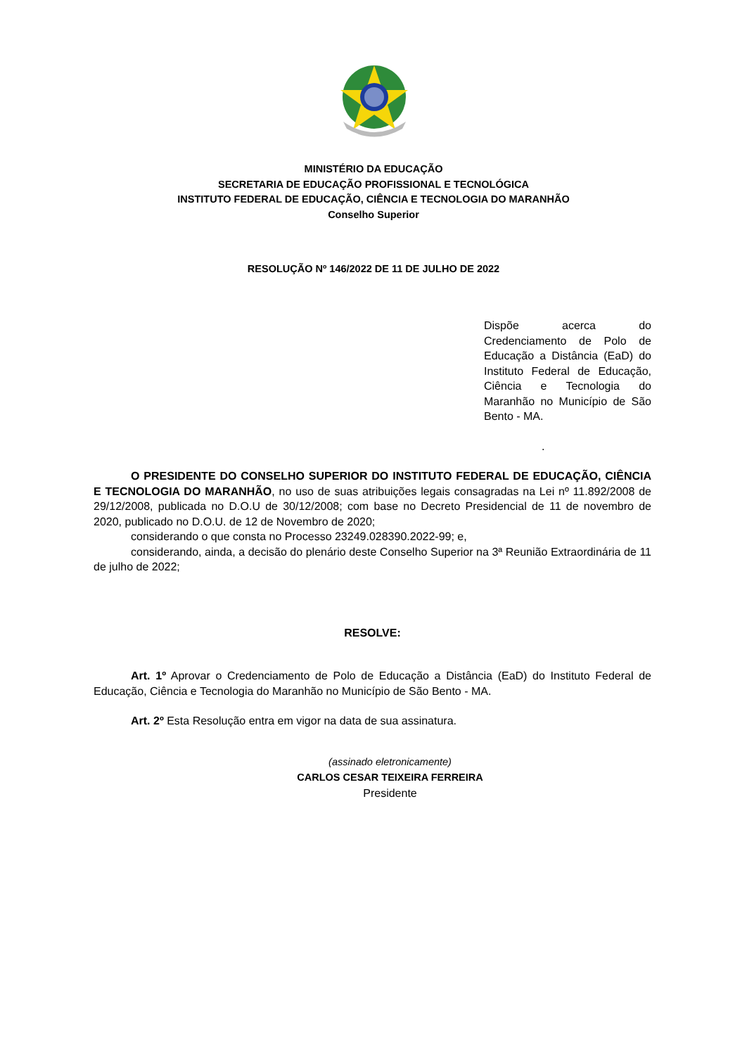MINISTÉRIO DA EDUCAÇÃO
SECRETARIA DE EDUCAÇÃO PROFISSIONAL E TECNOLÓGICA
INSTITUTO FEDERAL DE EDUCAÇÃO, CIÊNCIA E TECNOLOGIA DO MARANHÃO
Conselho Superior
RESOLUÇÃO Nº 146/2022 DE 11 DE JULHO DE 2022
Dispõe acerca do Credenciamento de Polo de Educação a Distância (EaD) do Instituto Federal de Educação, Ciência e Tecnologia do Maranhão no Município de São Bento - MA.
.
O PRESIDENTE DO CONSELHO SUPERIOR DO INSTITUTO FEDERAL DE EDUCAÇÃO, CIÊNCIA E TECNOLOGIA DO MARANHÃO, no uso de suas atribuições legais consagradas na Lei nº 11.892/2008 de 29/12/2008, publicada no D.O.U de 30/12/2008; com base no Decreto Presidencial de 11 de novembro de 2020, publicado no D.O.U. de 12 de Novembro de 2020;
considerando o que consta no Processo 23249.028390.2022-99; e,
considerando, ainda, a decisão do plenário deste Conselho Superior na 3ª Reunião Extraordinária de 11 de julho de 2022;
RESOLVE:
Art. 1º Aprovar o Credenciamento de Polo de Educação a Distância (EaD) do Instituto Federal de Educação, Ciência e Tecnologia do Maranhão no Município de São Bento - MA.
Art. 2º Esta Resolução entra em vigor na data de sua assinatura.
(assinado eletronicamente)
CARLOS CESAR TEIXEIRA FERREIRA
Presidente